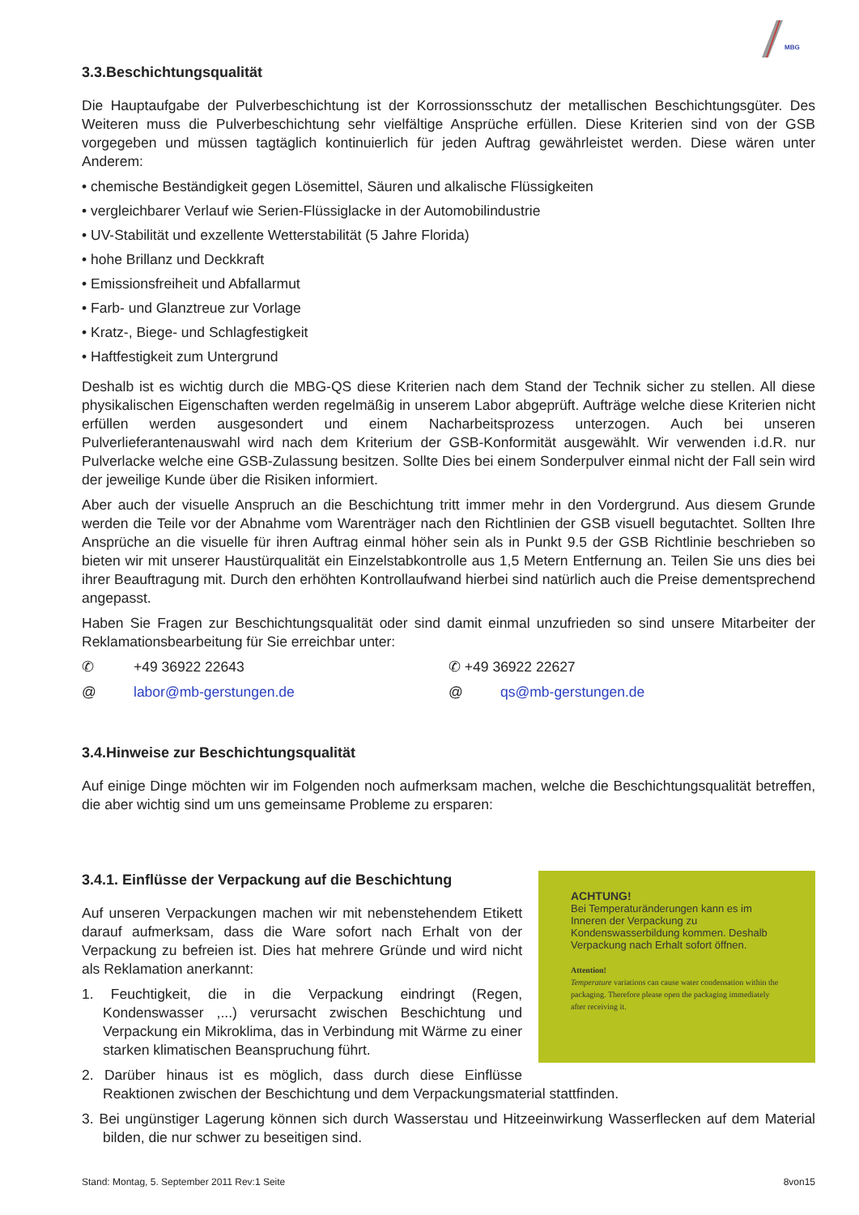MBG
3.3.Beschichtungsqualität
Die Hauptaufgabe der Pulverbeschichtung ist der Korrossionsschutz der metallischen Beschichtungsgüter. Des Weiteren muss die Pulverbeschichtung sehr vielfältige Ansprüche erfüllen. Diese Kriterien sind von der GSB vorgegeben und müssen tagtäglich kontinuierlich für jeden Auftrag gewährleistet werden. Diese wären unter Anderem:
• chemische Beständigkeit gegen Lösemittel, Säuren und alkalische Flüssigkeiten
• vergleichbarer Verlauf wie Serien-Flüssiglacke in der Automobilindustrie
• UV-Stabilität und exzellente Wetterstabilität (5 Jahre Florida)
• hohe Brillanz und Deckkraft
• Emissionsfreiheit und Abfallarmut
• Farb- und Glanztreue zur Vorlage
• Kratz-, Biege- und Schlagfestigkeit
• Haftfestigkeit zum Untergrund
Deshalb ist es wichtig durch die MBG-QS diese Kriterien nach dem Stand der Technik sicher zu stellen. All diese physikalischen Eigenschaften werden regelmäßig in unserem Labor abgeprüft. Aufträge welche diese Kriterien nicht erfüllen werden ausgesondert und einem Nacharbeitsprozess unterzogen. Auch bei unseren Pulverlieferantenauswahl wird nach dem Kriterium der GSB-Konformität ausgewählt. Wir verwenden i.d.R. nur Pulverlacke welche eine GSB-Zulassung besitzen. Sollte Dies bei einem Sonderpulver einmal nicht der Fall sein wird der jeweilige Kunde über die Risiken informiert.
Aber auch der visuelle Anspruch an die Beschichtung tritt immer mehr in den Vordergrund. Aus diesem Grunde werden die Teile vor der Abnahme vom Warenträger nach den Richtlinien der GSB visuell begutachtet. Sollten Ihre Ansprüche an die visuelle für ihren Auftrag einmal höher sein als in Punkt 9.5 der GSB Richtlinie beschrieben so bieten wir mit unserer Haustürqualität ein Einzelstabkontrolle aus 1,5 Metern Entfernung an. Teilen Sie uns dies bei ihrer Beauftragung mit. Durch den erhöhten Kontrollaufwand hierbei sind natürlich auch die Preise dementsprechend angepasst.
Haben Sie Fragen zur Beschichtungsqualität oder sind damit einmal unzufrieden so sind unsere Mitarbeiter der Reklamationsbearbeitung für Sie erreichbar unter:
✆ +49 36922 22643 ✆ +49 36922 22627
@ labor@mb-gerstungen.de @ qs@mb-gerstungen.de
3.4.Hinweise zur Beschichtungsqualität
Auf einige Dinge möchten wir im Folgenden noch aufmerksam machen, welche die Beschichtungsqualität betreffen, die aber wichtig sind um uns gemeinsame Probleme zu ersparen:
ACHTUNG!
Bei Temperaturänderungen kann es im Inneren der Verpackung zu Kondenswasserbildung kommen. Deshalb Verpackung nach Erhalt sofort öffnen.
Attention!
Temperature variations can cause water condensation within the packaging. Therefore please open the packaging immediately after receiving it.
3.4.1. Einflüsse der Verpackung auf die Beschichtung
Auf unseren Verpackungen machen wir mit nebenstehendem Etikett darauf aufmerksam, dass die Ware sofort nach Erhalt von der Verpackung zu befreien ist. Dies hat mehrere Gründe und wird nicht als Reklamation anerkannt:
1. Feuchtigkeit, die in die Verpackung eindringt (Regen, Kondenswasser ,...) verursacht zwischen Beschichtung und Verpackung ein Mikroklima, das in Verbindung mit Wärme zu einer starken klimatischen Beanspruchung führt.
2. Darüber hinaus ist es möglich, dass durch diese Einflüsse Reaktionen zwischen der Beschichtung und dem Verpackungsmaterial stattfinden.
3. Bei ungünstiger Lagerung können sich durch Wasserstau und Hitzeeinwirkung Wasserflecken auf dem Material bilden, die nur schwer zu beseitigen sind.
Stand: Montag, 5. September 2011 Rev:1 Seite 8von15